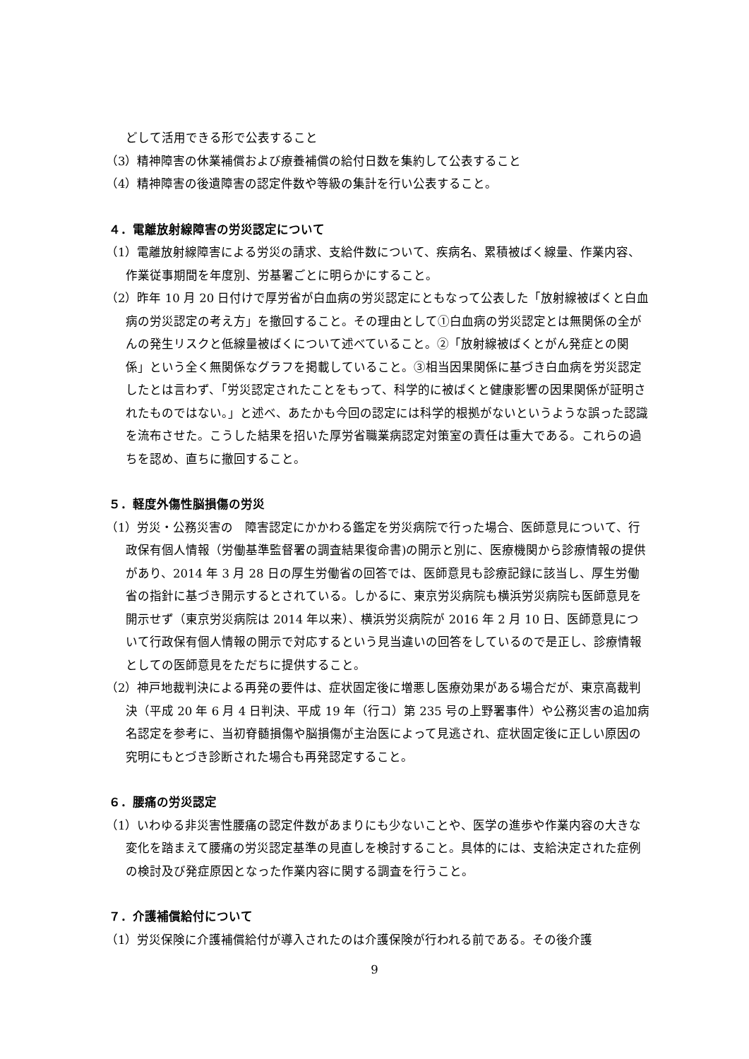どして活用できる形で公表すること
（3）精神障害の休業補償および療養補償の給付日数を集約して公表すること
（4）精神障害の後遺障害の認定件数や等級の集計を行い公表すること。
４．電離放射線障害の労災認定について
（1）電離放射線障害による労災の請求、支給件数について、疾病名、累積被ばく線量、作業内容、作業従事期間を年度別、労基署ごとに明らかにすること。
（2）昨年 10 月 20 日付けで厚労省が白血病の労災認定にともなって公表した「放射線被ばくと白血病の労災認定の考え方」を撤回すること。その理由として①白血病の労災認定とは無関係の全がんの発生リスクと低線量被ばくについて述べていること。②「放射線被ばくとがん発症との関係」という全く無関係なグラフを掲載していること。③相当因果関係に基づき白血病を労災認定したとは言わず、「労災認定されたことをもって、科学的に被ばくと健康影響の因果関係が証明されたものではない。」と述べ、あたかも今回の認定には科学的根拠がないというような誤った認識を流布させた。こうした結果を招いた厚労省職業病認定対策室の責任は重大である。これらの過ちを認め、直ちに撤回すること。
５．軽度外傷性脳損傷の労災
（1）労災・公務災害の　障害認定にかかわる鑑定を労災病院で行った場合、医師意見について、行政保有個人情報（労働基準監督署の調査結果復命書)の開示と別に、医療機関から診療情報の提供があり、2014 年 3 月 28 日の厚生労働省の回答では、医師意見も診療記録に該当し、厚生労働省の指針に基づき開示するとされている。しかるに、東京労災病院も横浜労災病院も医師意見を開示せず（東京労災病院は 2014 年以来）、横浜労災病院が 2016 年 2 月 10 日、医師意見について行政保有個人情報の開示で対応するという見当違いの回答をしているので是正し、診療情報としての医師意見をただちに提供すること。
（2）神戸地裁判決による再発の要件は、症状固定後に増悪し医療効果がある場合だが、東京高裁判決（平成 20 年 6 月 4 日判決、平成 19 年（行コ）第 235 号の上野署事件）や公務災害の追加病名認定を参考に、当初脊髄損傷や脳損傷が主治医によって見逃され、症状固定後に正しい原因の究明にもとづき診断された場合も再発認定すること。
６．腰痛の労災認定
（1）いわゆる非災害性腰痛の認定件数があまりにも少ないことや、医学の進歩や作業内容の大きな変化を踏まえて腰痛の労災認定基準の見直しを検討すること。具体的には、支給決定された症例の検討及び発症原因となった作業内容に関する調査を行うこと。
７．介護補償給付について
（1）労災保険に介護補償給付が導入されたのは介護保険が行われる前である。その後介護
9